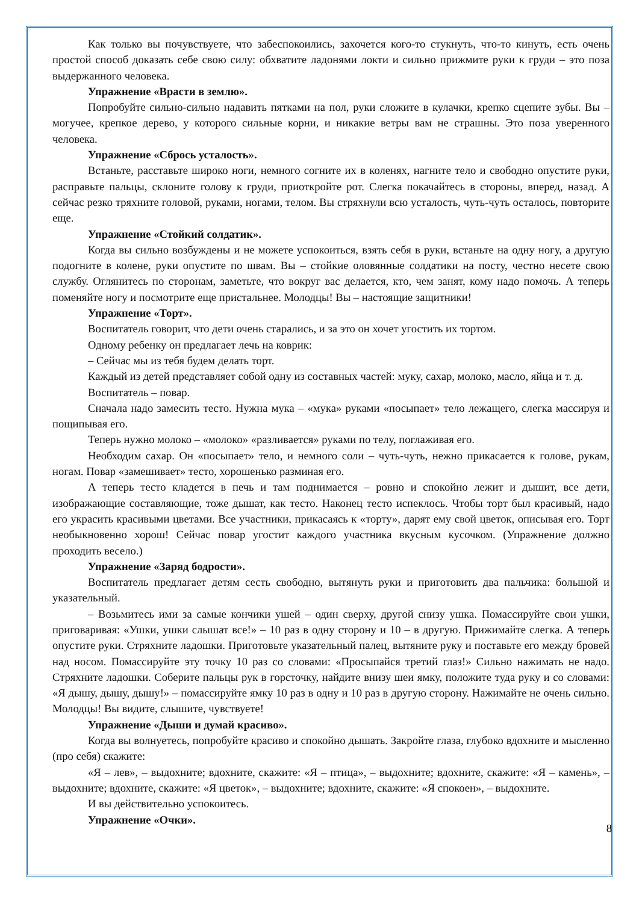Как только вы почувствуете, что забеспокоились, захочется кого-то стукнуть, что-то кинуть, есть очень простой способ доказать себе свою силу: обхватите ладонями локти и сильно прижмите руки к груди – это поза выдержанного человека.
Упражнение «Врасти в землю».
Попробуйте сильно-сильно надавить пятками на пол, руки сложите в кулачки, крепко сцепите зубы. Вы – могучее, крепкое дерево, у которого сильные корни, и никакие ветры вам не страшны. Это поза уверенного человека.
Упражнение «Сбрось усталость».
Встаньте, расставьте широко ноги, немного согните их в коленях, нагните тело и свободно опустите руки, расправьте пальцы, склоните голову к груди, приоткройте рот. Слегка покачайтесь в стороны, вперед, назад. А сейчас резко тряхните головой, руками, ногами, телом. Вы стряхнули всю усталость, чуть-чуть осталось, повторите еще.
Упражнение «Стойкий солдатик».
Когда вы сильно возбуждены и не можете успокоиться, взять себя в руки, встаньте на одну ногу, а другую подогните в колене, руки опустите по швам. Вы – стойкие оловянные солдатики на посту, честно несете свою службу. Оглянитесь по сторонам, заметьте, что вокруг вас делается, кто, чем занят, кому надо помочь. А теперь поменяйте ногу и посмотрите еще пристальнее. Молодцы! Вы – настоящие защитники!
Упражнение «Торт».
Воспитатель говорит, что дети очень старались, и за это он хочет угостить их тортом.
Одному ребенку он предлагает лечь на коврик:
– Сейчас мы из тебя будем делать торт.
Каждый из детей представляет собой одну из составных частей: муку, сахар, молоко, масло, яйца и т. д.
Воспитатель – повар.
Сначала надо замесить тесто. Нужна мука – «мука» руками «посыпает» тело лежащего, слегка массируя и пощипывая его.
Теперь нужно молоко – «молоко» «разливается» руками по телу, поглаживая его.
Необходим сахар. Он «посыпает» тело, и немного соли – чуть-чуть, нежно прикасается к голове, рукам, ногам. Повар «замешивает» тесто, хорошенько разминая его.
А теперь тесто кладется в печь и там поднимается – ровно и спокойно лежит и дышит, все дети, изображающие составляющие, тоже дышат, как тесто. Наконец тесто испеклось. Чтобы торт был красивый, надо его украсить красивыми цветами. Все участники, прикасаясь к «торту», дарят ему свой цветок, описывая его. Торт необыкновенно хорош! Сейчас повар угостит каждого участника вкусным кусочком. (Упражнение должно проходить весело.)
Упражнение «Заряд бодрости».
Воспитатель предлагает детям сесть свободно, вытянуть руки и приготовить два пальчика: большой и указательный.
– Возьмитесь ими за самые кончики ушей – один сверху, другой снизу ушка. Помассируйте свои ушки, приговаривая: «Ушки, ушки слышат все!» – 10 раз в одну сторону и 10 – в другую. Прижимайте слегка. А теперь опустите руки. Стряхните ладошки. Приготовьте указательный палец, вытяните руку и поставьте его между бровей над носом. Помассируйте эту точку 10 раз со словами: «Просыпайся третий глаз!» Сильно нажимать не надо. Стряхните ладошки. Соберите пальцы рук в горсточку, найдите внизу шеи ямку, положите туда руку и со словами: «Я дышу, дышу, дышу!» – помассируйте ямку 10 раз в одну и 10 раз в другую сторону. Нажимайте не очень сильно. Молодцы! Вы видите, слышите, чувствуете!
Упражнение «Дыши и думай красиво».
Когда вы волнуетесь, попробуйте красиво и спокойно дышать. Закройте глаза, глубоко вдохните и мысленно (про себя) скажите:
«Я – лев», – выдохните; вдохните, скажите: «Я – птица», – выдохните; вдохните, скажите: «Я – камень», – выдохните; вдохните, скажите: «Я цветок», – выдохните; вдохните, скажите: «Я спокоен», – выдохните.
И вы действительно успокоитесь.
Упражнение «Очки».
8